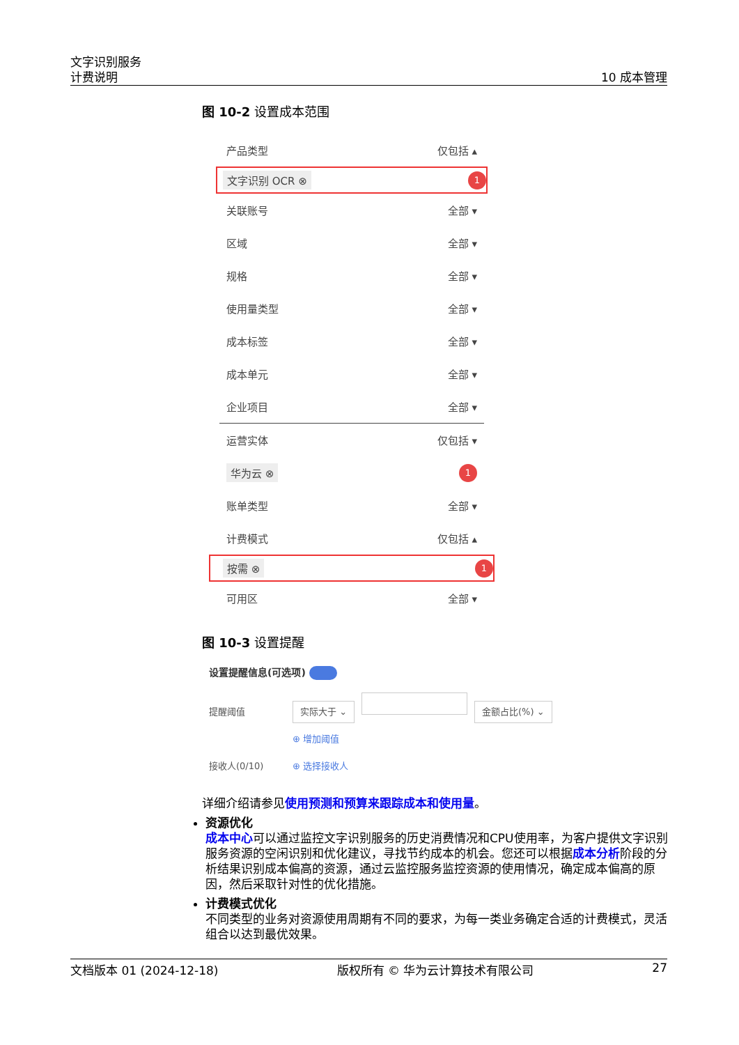文字识别服务
计费说明
10 成本管理
图 10-2 设置成本范围
产品类型 仅包括 ▴
文字识别 OCR ⊗ 1
关联账号 全部 ▾
区域 全部 ▾
规格 全部 ▾
使用量类型 全部 ▾
成本标签 全部 ▾
成本单元 全部 ▾
企业项目 全部 ▾
运营实体 仅包括 ▾
华为云 ⊗ 1
账单类型 全部 ▾
计费模式 仅包括 ▴
按需 ⊗ 1
可用区 全部 ▾
图 10-3 设置提醒
设置提醒信息(可选项)
提醒阈值 实际大于 ⌄ 金额占比(%) ⌄
⊕ 增加阈值
接收人(0/10) ⊕ 选择接收人
详细介绍请参见使用预测和预算来跟踪成本和使用量。
资源优化
成本中心可以通过监控文字识别服务的历史消费情况和CPU使用率，为客户提供文字识别服务资源的空闲识别和优化建议，寻找节约成本的机会。您还可以根据成本分析阶段的分析结果识别成本偏高的资源，通过云监控服务监控资源的使用情况，确定成本偏高的原因，然后采取针对性的优化措施。
计费模式优化
不同类型的业务对资源使用周期有不同的要求，为每一类业务确定合适的计费模式，灵活组合以达到最优效果。
文档版本 01 (2024-12-18) 版权所有 © 华为云计算技术有限公司 27